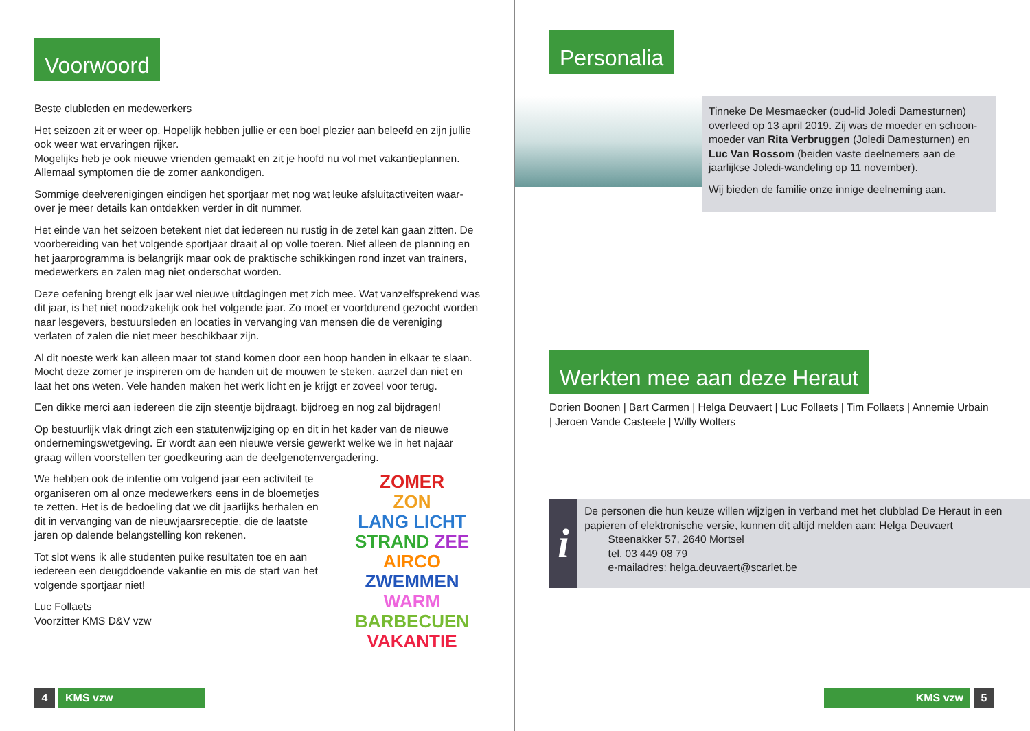Voorwoord
Beste clubleden en medewerkers
Het seizoen zit er weer op. Hopelijk hebben jullie er een boel plezier aan beleefd en zijn jullie ook weer wat ervaringen rijker.
Mogelijks heb je ook nieuwe vrienden gemaakt en zit je hoofd nu vol met vakantieplannen. Allemaal symptomen die de zomer aankondigen.
Sommige deelverenigingen eindigen het sportjaar met nog wat leuke afsluitactiveiten waar-over je meer details kan ontdekken verder in dit nummer.
Het einde van het seizoen betekent niet dat iedereen nu rustig in de zetel kan gaan zitten. De voorbereiding van het volgende sportjaar draait al op volle toeren. Niet alleen de planning en het jaarprogramma is belangrijk maar ook de praktische schikkingen rond inzet van trainers, medewerkers en zalen mag niet onderschat worden.
Deze oefening brengt elk jaar wel nieuwe uitdagingen met zich mee. Wat vanzelfsprekend was dit jaar, is het niet noodzakelijk ook het volgende jaar. Zo moet er voortdurend gezocht worden naar lesgevers, bestuursleden en locaties in vervanging van mensen die de vereniging verlaten of zalen die niet meer beschikbaar zijn.
Al dit noeste werk kan alleen maar tot stand komen door een hoop handen in elkaar te slaan. Mocht deze zomer je inspireren om de handen uit de mouwen te steken, aarzel dan niet en laat het ons weten. Vele handen maken het werk licht en je krijgt er zoveel voor terug.
Een dikke merci aan iedereen die zijn steentje bijdraagt, bijdroeg en nog zal bijdragen!
Op bestuurlijk vlak dringt zich een statutenwijziging op en dit in het kader van de nieuwe ondernemingswetgeving. Er wordt aan een nieuwe versie gewerkt welke we in het najaar graag willen voorstellen ter goedkeuring aan de deelgenotenvergadering.
ZOMER
ZON
LANG LICHT
STRAND ZEE
AIRCO
ZWEMMEN
WARM
BARBECUEN
VAKANTIE
We hebben ook de intentie om volgend jaar een activiteit te organiseren om al onze medewerkers eens in de bloemetjes te zetten. Het is de bedoeling dat we dit jaarlijks herhalen en dit in vervanging van de nieuwjaarsreceptie, die de laatste jaren op dalende belangstelling kon rekenen.
Tot slot wens ik alle studenten puike resultaten toe en aan iedereen een deugddoende vakantie en mis de start van het volgende sportjaar niet!
Luc Follaets
Voorzitter KMS D&V vzw
4 KMS vzw
Personalia
Tinneke De Mesmaecker (oud-lid Joledi Damesturnen) overleed op 13 april 2019. Zij was de moeder en schoon-moeder van Rita Verbruggen (Joledi Damesturnen) en Luc Van Rossom (beiden vaste deelnemers aan de jaarlijkse Joledi-wandeling op 11 november).
Wij bieden de familie onze innige deelneming aan.
Werkten mee aan deze Heraut
Dorien Boonen | Bart Carmen | Helga Deuvaert | Luc Follaets | Tim Follaets | Annemie Urbain | Jeroen Vande Casteele | Willy Wolters
i
De personen die hun keuze willen wijzigen in verband met het clubblad De Heraut in een papieren of elektronische versie, kunnen dit altijd melden aan: Helga Deuvaert
Steenakker 57, 2640 Mortsel
tel. 03 449 08 79
e-mailadres: helga.deuvaert@scarlet.be
KMS vzw 5